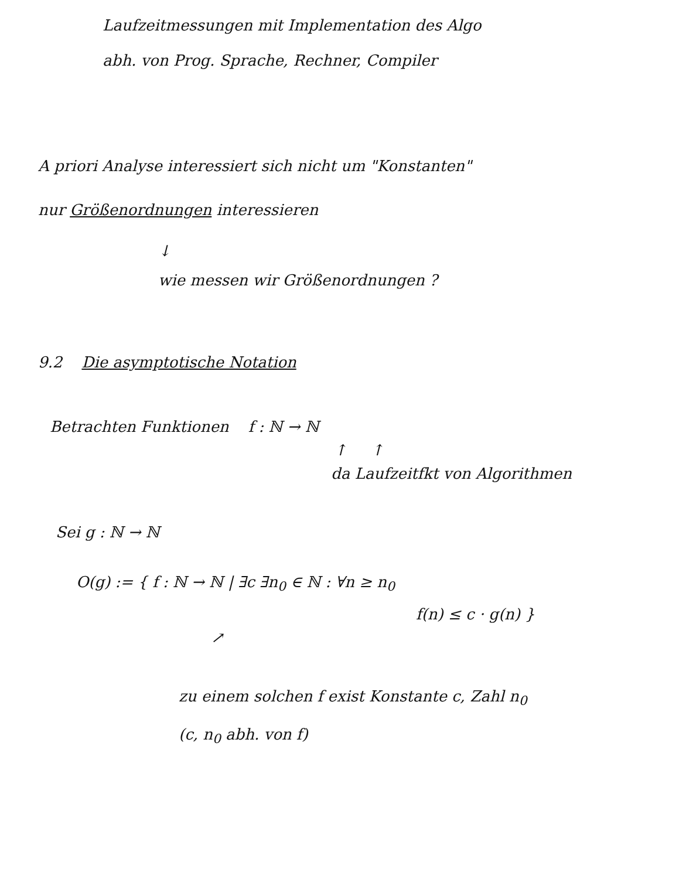Laufzeitmessungen mit Implementation des Algo
abh. von Prog. Sprache, Rechner, Compiler
A priori Analyse interessiert sich nicht um "Konstanten"
nur Größenordnungen interessieren
↓
wie messen wir Größenordnungen ?
9.2 Die asymptotische Notation
Betrachten Funktionen f : ℕ → ℕ
↑ ↑
da Laufzeitfkt von Algorithmen
Sei g : ℕ → ℕ
O(g) := { f : ℕ → ℕ | ∃c ∃n<sub>0</sub> ∈ ℕ : ∀n ≥ n<sub>0</sub>
f(n) ≤ c · g(n) }
↗
zu einem solchen f exist Konstante c, Zahl n<sub>0</sub>
(c, n<sub>0</sub> abh. von f)